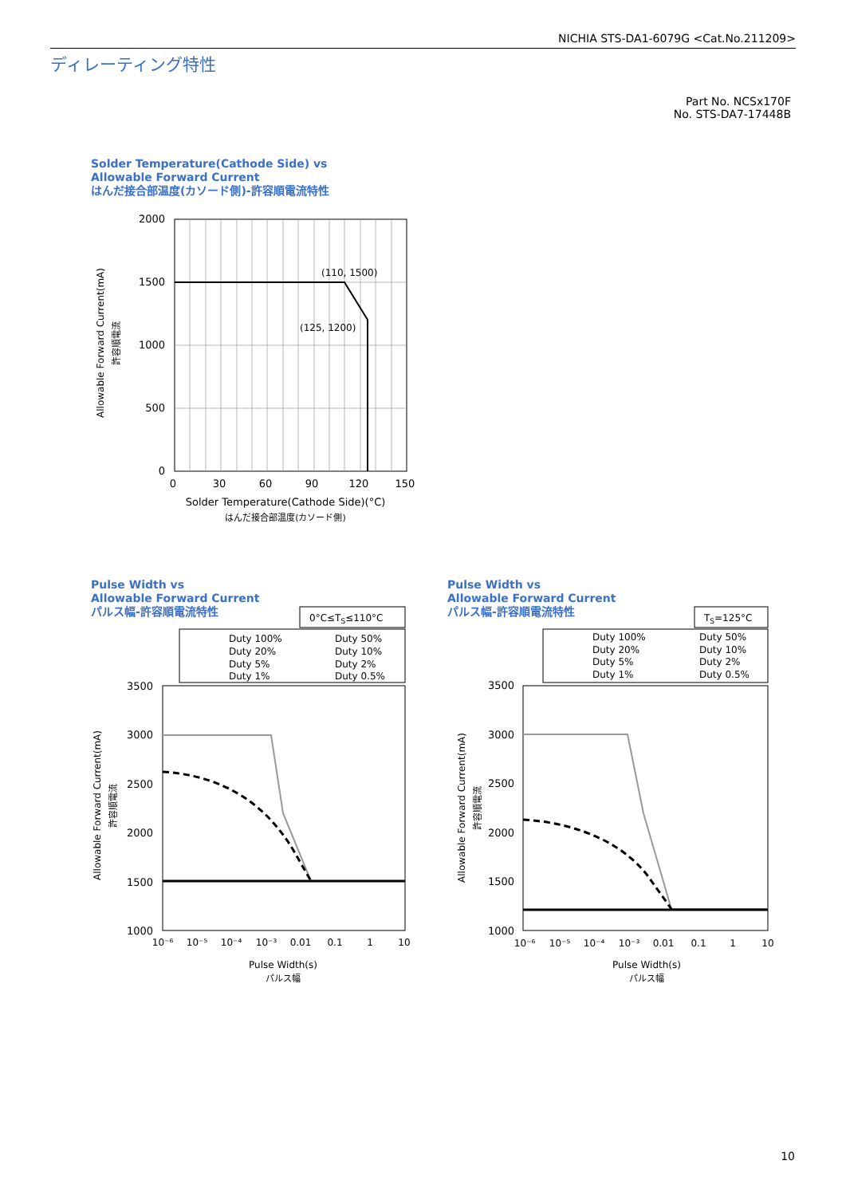NICHIA STS-DA1-6079G <Cat.No.211209>
ディレーティング特性
Part No. NCSx170F
No. STS-DA7-17448B
Solder Temperature(Cathode Side) vs
Allowable Forward Current
はんだ接合部温度(カソード側)-許容順電流特性
(110, 1500)
(125, 1200)
2000
1500
1000
500
0
0
30
60
90
120
150
Solder Temperature(Cathode Side)(°C)
はんだ接合部温度(カソード側)
Allowable Forward Current(mA)
許容順電流
Pulse Width vs
Allowable Forward Current
パルス幅-許容順電流特性
Pulse Width vs
Allowable Forward Current
パルス幅-許容順電流特性
0°C≤TS≤110°C
Duty 100%
Duty 50%
Duty 20%
Duty 10%
Duty 5%
Duty 2%
Duty 1%
Duty 0.5%
3500
3000
2500
2000
1500
1000
10⁻⁶
10⁻⁵
10⁻⁴
10⁻³
0.01
0.1
1
10
Pulse Width(s)
パルス幅
Allowable Forward Current(mA)
許容順電流
TS=125°C
Duty 100%
Duty 50%
Duty 20%
Duty 10%
Duty 5%
Duty 2%
Duty 1%
Duty 0.5%
3500
3000
2500
2000
1500
1000
10⁻⁶
10⁻⁵
10⁻⁴
10⁻³
0.01
0.1
1
10
Pulse Width(s)
パルス幅
Allowable Forward Current(mA)
許容順電流
10